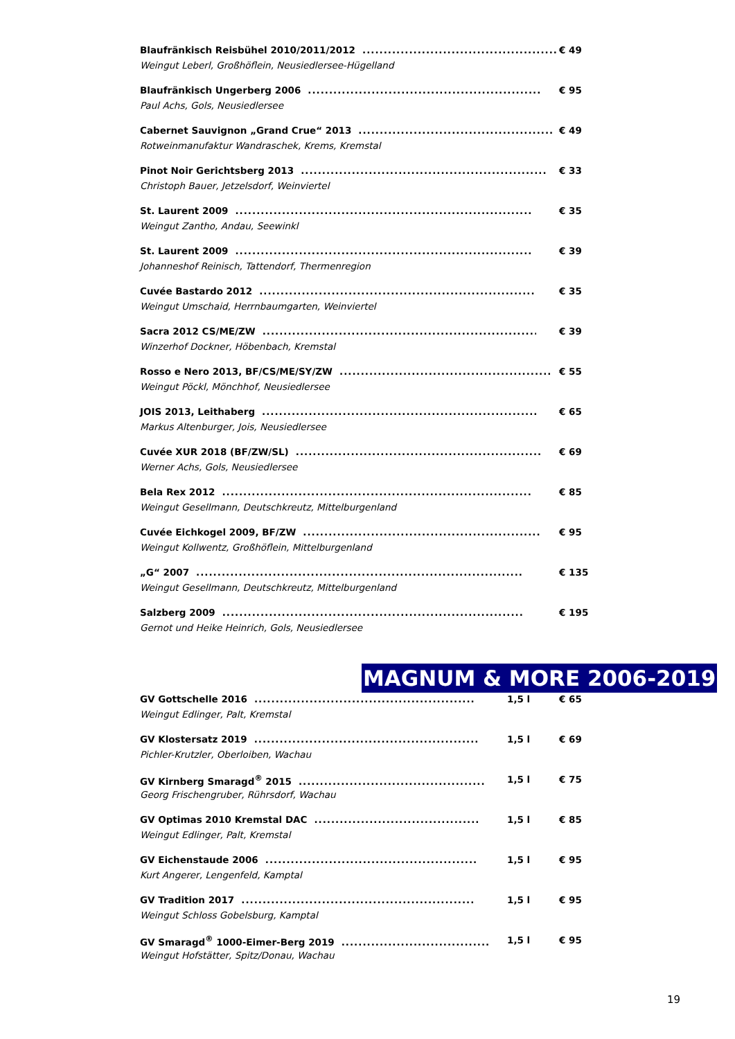Blaufränkisch Reisbühel 2010/2011/2012.............................................. € 49
Weingut Leberl, Großhöflein, Neusiedlersee-Hügelland
Blaufränkisch Ungerberg 2006....................................................... € 95
Paul Achs, Gols, Neusiedlersee
Cabernet Sauvignon „Grand Crue“ 2013.............................................. € 49
Rotweinmanufaktur Wandraschek, Krems, Kremstal
Pinot Noir Gerichtsberg 2013.......................................................... € 33
Christoph Bauer, Jetzelsdorf, Weinviertel
St. Laurent 2009...................................................................... € 35
Weingut Zantho, Andau, Seewinkl
St. Laurent 2009...................................................................... € 39
Johanneshof Reinisch, Tattendorf, Thermenregion
Cuvée Bastardo 2012................................................................. € 35
Weingut Umschaid, Herrnbaumgarten, Weinviertel
Sacra 2012 CS/ME/ZW................................................................. € 39
Winzerhof Dockner, Höbenbach, Kremstal
Rosso e Nero 2013, BF/CS/ME/SY/ZW.................................................. € 55
Weingut Pöckl, Mönchhof, Neusiedlersee
JOIS 2013, Leithaberg................................................................. € 65
Markus Altenburger, Jois, Neusiedlersee
Cuvée XUR 2018 (BF/ZW/SL).......................................................... € 69
Werner Achs, Gols, Neusiedlersee
Bela Rex 2012......................................................................... € 85
Weingut Gesellmann, Deutschkreutz, Mittelburgenland
Cuvée Eichkogel 2009, BF/ZW........................................................ € 95
Weingut Kollwentz, Großhöflein, Mittelburgenland
„G“ 2007............................................................................. € 135
Weingut Gesellmann, Deutschkreutz, Mittelburgenland
Salzberg 2009....................................................................... € 195
Gernot und Heike Heinrich, Gols, Neusiedlersee
MAGNUM & MORE 2006-2019
GV Gottschelle 2016.................................................... 1,5 l € 65
Weingut Edlinger, Palt, Kremstal
GV Klostersatz 2019..................................................... 1,5 l € 69
Pichler-Krutzler, Oberloiben, Wachau
GV Kirnberg Smaragd<sup>®</sup> 2015............................................ 1,5 l € 75
Georg Frischengruber, Rührsdorf, Wachau
GV Optimas 2010 Kremstal DAC....................................... 1,5 l € 85
Weingut Edlinger, Palt, Kremstal
GV Eichenstaude 2006.................................................. 1,5 l € 95
Kurt Angerer, Lengenfeld, Kamptal
GV Tradition 2017....................................................... 1,5 l € 95
Weingut Schloss Gobelsburg, Kamptal
GV Smaragd<sup>®</sup> 1000-Eimer-Berg 2019................................... 1,5 l € 95
Weingut Hofstätter, Spitz/Donau, Wachau
19